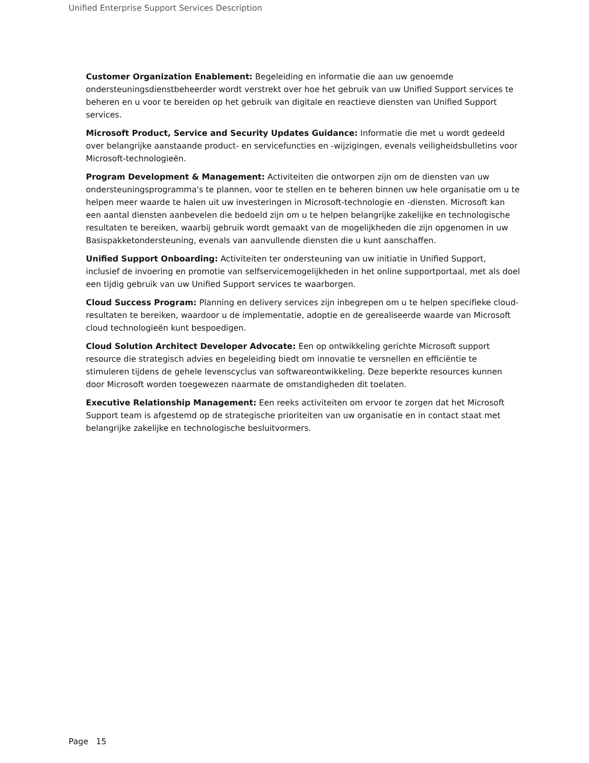Unified Enterprise Support Services Description
Customer Organization Enablement: Begeleiding en informatie die aan uw genoemde ondersteuningsdienstbeheerder wordt verstrekt over hoe het gebruik van uw Unified Support services te beheren en u voor te bereiden op het gebruik van digitale en reactieve diensten van Unified Support services.
Microsoft Product, Service and Security Updates Guidance: Informatie die met u wordt gedeeld over belangrijke aanstaande product- en servicefuncties en -wijzigingen, evenals veiligheidsbulletins voor Microsoft-technologieën.
Program Development & Management: Activiteiten die ontworpen zijn om de diensten van uw ondersteuningsprogramma's te plannen, voor te stellen en te beheren binnen uw hele organisatie om u te helpen meer waarde te halen uit uw investeringen in Microsoft-technologie en -diensten. Microsoft kan een aantal diensten aanbevelen die bedoeld zijn om u te helpen belangrijke zakelijke en technologische resultaten te bereiken, waarbij gebruik wordt gemaakt van de mogelijkheden die zijn opgenomen in uw Basispakketondersteuning, evenals van aanvullende diensten die u kunt aanschaffen.
Unified Support Onboarding: Activiteiten ter ondersteuning van uw initiatie in Unified Support, inclusief de invoering en promotie van selfservicemogelijkheden in het online supportportaal, met als doel een tijdig gebruik van uw Unified Support services te waarborgen.
Cloud Success Program: Planning en delivery services zijn inbegrepen om u te helpen specifieke cloud-resultaten te bereiken, waardoor u de implementatie, adoptie en de gerealiseerde waarde van Microsoft cloud technologieën kunt bespoedigen.
Cloud Solution Architect Developer Advocate: Een op ontwikkeling gerichte Microsoft support resource die strategisch advies en begeleiding biedt om innovatie te versnellen en efficiëntie te stimuleren tijdens de gehele levenscyclus van softwareontwikkeling. Deze beperkte resources kunnen door Microsoft worden toegewezen naarmate de omstandigheden dit toelaten.
Executive Relationship Management: Een reeks activiteiten om ervoor te zorgen dat het Microsoft Support team is afgestemd op de strategische prioriteiten van uw organisatie en in contact staat met belangrijke zakelijke en technologische besluitvormers.
Page 15